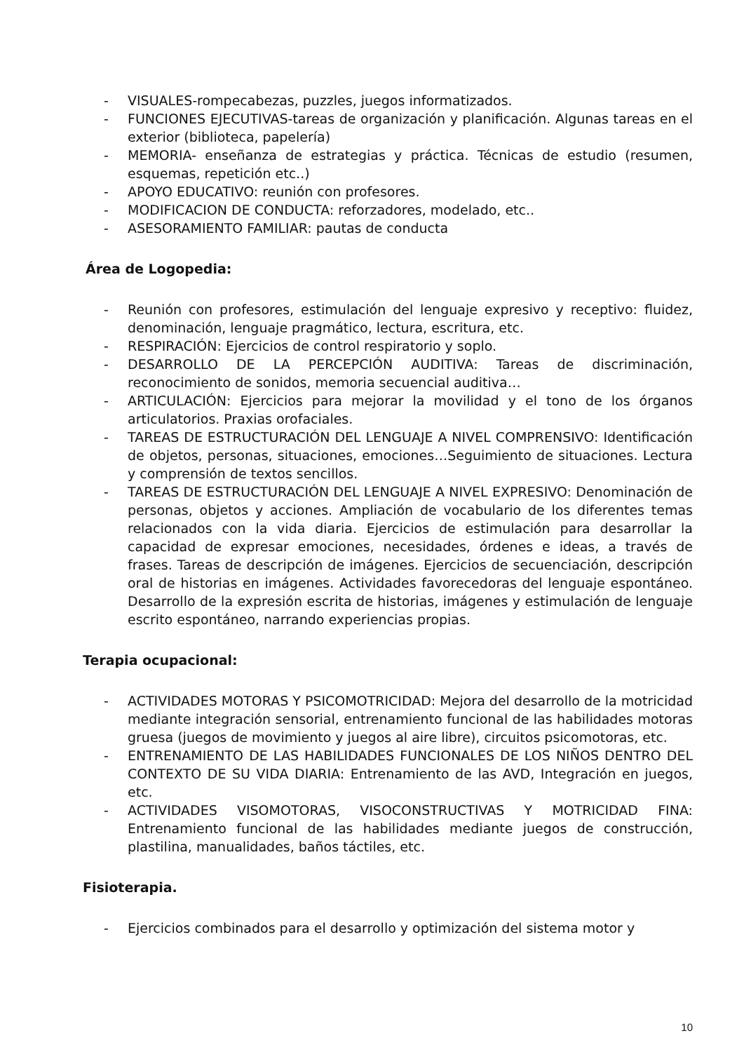- VISUALES-rompecabezas, puzzles, juegos informatizados.
- FUNCIONES EJECUTIVAS-tareas de organización y planificación. Algunas tareas en el exterior (biblioteca, papelería)
- MEMORIA- enseñanza de estrategias y práctica. Técnicas de estudio (resumen, esquemas, repetición etc..)
- APOYO EDUCATIVO: reunión con profesores.
- MODIFICACION DE CONDUCTA: reforzadores, modelado, etc..
- ASESORAMIENTO FAMILIAR: pautas de conducta
Área de Logopedia:
- Reunión con profesores, estimulación del lenguaje expresivo y receptivo: fluidez, denominación, lenguaje pragmático, lectura, escritura, etc.
- RESPIRACIÓN: Ejercicios de control respiratorio y soplo.
- DESARROLLO DE LA PERCEPCIÓN AUDITIVA: Tareas de discriminación, reconocimiento de sonidos, memoria secuencial auditiva…
- ARTICULACIÓN: Ejercicios para mejorar la movilidad y el tono de los órganos articulatorios. Praxias orofaciales.
- TAREAS DE ESTRUCTURACIÓN DEL LENGUAJE A NIVEL COMPRENSIVO: Identificación de objetos, personas, situaciones, emociones…Seguimiento de situaciones. Lectura y comprensión de textos sencillos.
- TAREAS DE ESTRUCTURACIÓN DEL LENGUAJE A NIVEL EXPRESIVO: Denominación de personas, objetos y acciones. Ampliación de vocabulario de los diferentes temas relacionados con la vida diaria. Ejercicios de estimulación para desarrollar la capacidad de expresar emociones, necesidades, órdenes e ideas, a través de frases. Tareas de descripción de imágenes. Ejercicios de secuenciación, descripción oral de historias en imágenes. Actividades favorecedoras del lenguaje espontáneo. Desarrollo de la expresión escrita de historias, imágenes y estimulación de lenguaje escrito espontáneo, narrando experiencias propias.
Terapia ocupacional:
- ACTIVIDADES MOTORAS Y PSICOMOTRICIDAD: Mejora del desarrollo de la motricidad mediante integración sensorial, entrenamiento funcional de las habilidades motoras gruesa (juegos de movimiento y juegos al aire libre), circuitos psicomotoras, etc.
- ENTRENAMIENTO DE LAS HABILIDADES FUNCIONALES DE LOS NIÑOS DENTRO DEL CONTEXTO DE SU VIDA DIARIA: Entrenamiento de las AVD, Integración en juegos, etc.
- ACTIVIDADES VISOMOTORAS, VISOCONSTRUCTIVAS Y MOTRICIDAD FINA: Entrenamiento funcional de las habilidades mediante juegos de construcción, plastilina, manualidades, baños táctiles, etc.
Fisioterapia.
- Ejercicios combinados para el desarrollo y optimización del sistema motor y
10